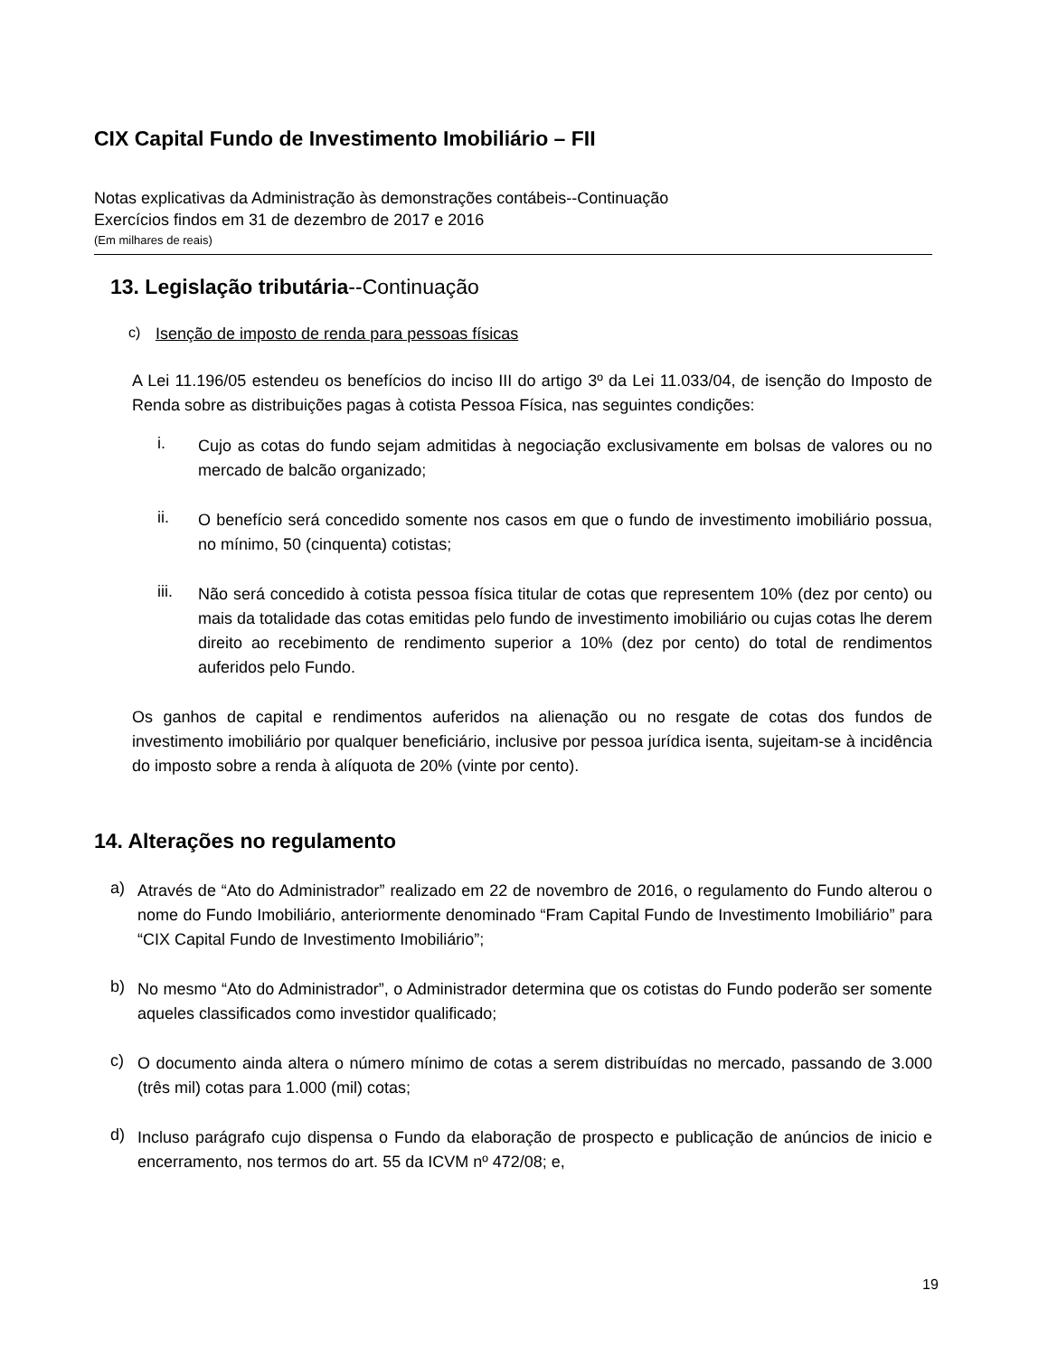CIX Capital Fundo de Investimento Imobiliário – FII
Notas explicativas da Administração às demonstrações contábeis--Continuação
Exercícios findos em 31 de dezembro de 2017 e 2016
(Em milhares de reais)
13. Legislação tributária--Continuação
c) Isenção de imposto de renda para pessoas físicas
A Lei 11.196/05 estendeu os benefícios do inciso III do artigo 3º da Lei 11.033/04, de isenção do Imposto de Renda sobre as distribuições pagas à cotista Pessoa Física, nas seguintes condições:
i.
Cujo as cotas do fundo sejam admitidas à negociação exclusivamente em bolsas de valores ou no mercado de balcão organizado;
ii.
O benefício será concedido somente nos casos em que o fundo de investimento imobiliário possua, no mínimo, 50 (cinquenta) cotistas;
iii.
Não será concedido à cotista pessoa física titular de cotas que representem 10% (dez por cento) ou mais da totalidade das cotas emitidas pelo fundo de investimento imobiliário ou cujas cotas lhe derem direito ao recebimento de rendimento superior a 10% (dez por cento) do total de rendimentos auferidos pelo Fundo.
Os ganhos de capital e rendimentos auferidos na alienação ou no resgate de cotas dos fundos de investimento imobiliário por qualquer beneficiário, inclusive por pessoa jurídica isenta, sujeitam-se à incidência do imposto sobre a renda à alíquota de 20% (vinte por cento).
14. Alterações no regulamento
a)
Através de “Ato do Administrador” realizado em 22 de novembro de 2016, o regulamento do Fundo alterou o nome do Fundo Imobiliário, anteriormente denominado “Fram Capital Fundo de Investimento Imobiliário” para “CIX Capital Fundo de Investimento Imobiliário”;
b)
No mesmo “Ato do Administrador”, o Administrador determina que os cotistas do Fundo poderão ser somente aqueles classificados como investidor qualificado;
c)
O documento ainda altera o número mínimo de cotas a serem distribuídas no mercado, passando de 3.000 (três mil) cotas para 1.000 (mil) cotas;
d)
Incluso parágrafo cujo dispensa o Fundo da elaboração de prospecto e publicação de anúncios de inicio e encerramento, nos termos do art. 55 da ICVM nº 472/08; e,
19